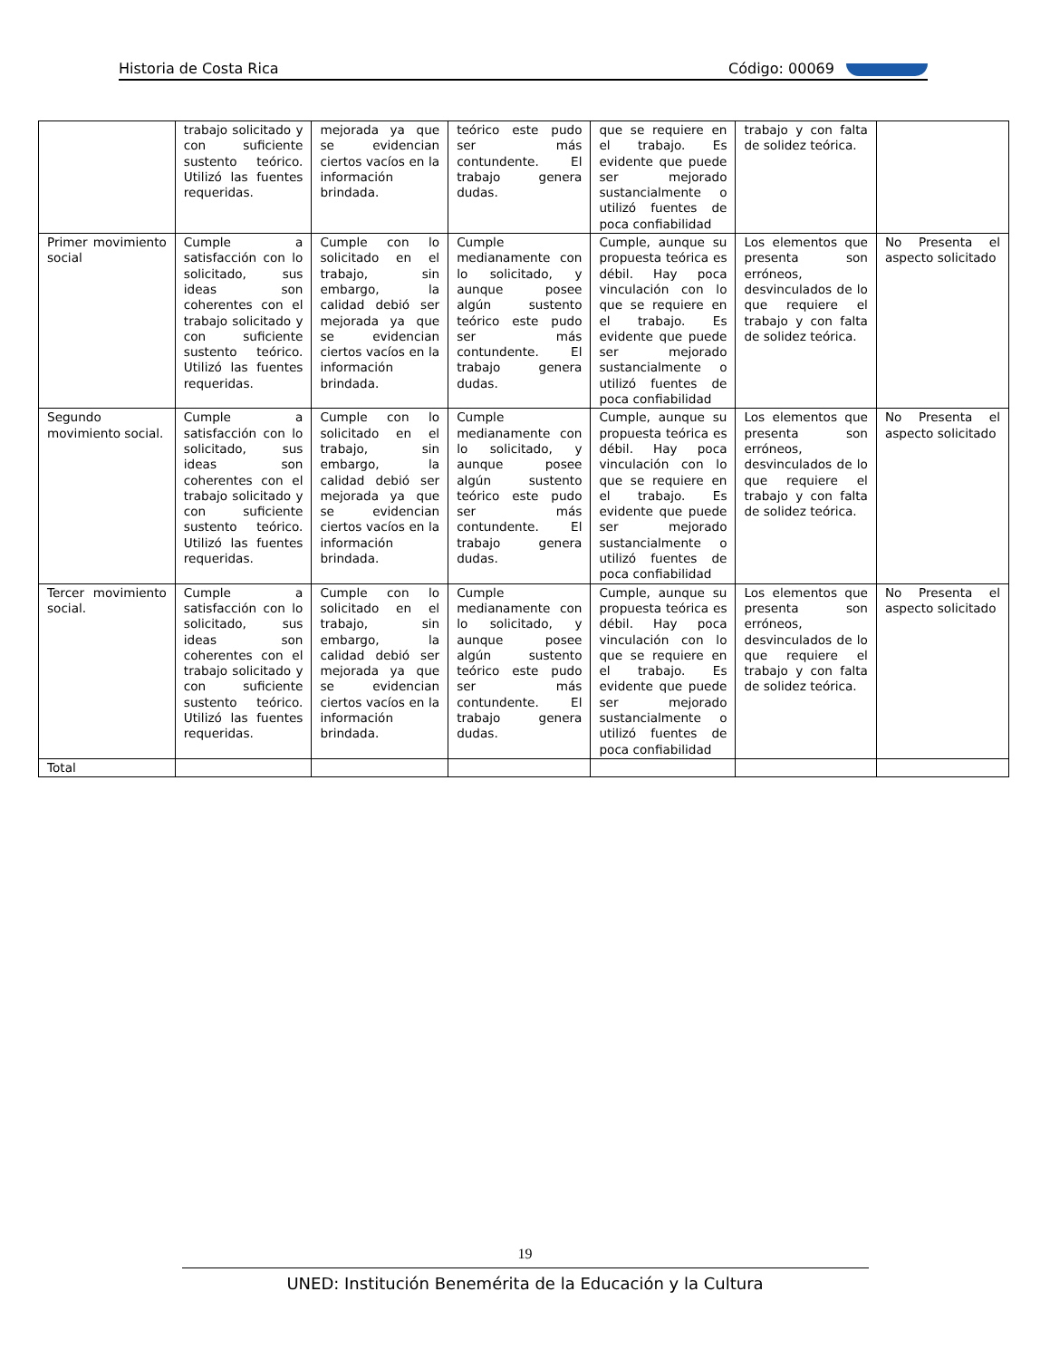Historia de Costa Rica Código: 00069
| | trabajo solicitado y con suficiente sustento teórico. Utilizó las fuentes requeridas. | mejorada ya que se evidencian ciertos vacíos en la información brindada. | teórico este pudo ser más contundente. El trabajo genera dudas. | que se requiere en el trabajo. Es evidente que puede ser mejorado sustancialmente o utilizó fuentes de poca confiabilidad | trabajo y con falta de solidez teórica. | |
| Primer movimiento social | Cumple a satisfacción con lo solicitado, sus ideas son coherentes con el trabajo solicitado y con suficiente sustento teórico. Utilizó las fuentes requeridas. | Cumple con lo solicitado en el trabajo, sin embargo, la calidad debió ser mejorada ya que se evidencian ciertos vacíos en la información brindada. | Cumple medianamente con lo solicitado, y aunque posee algún sustento teórico este pudo ser más contundente. El trabajo genera dudas. | Cumple, aunque su propuesta teórica es débil. Hay poca vinculación con lo que se requiere en el trabajo. Es evidente que puede ser mejorado sustancialmente o utilizó fuentes de poca confiabilidad | Los elementos que presenta son erróneos, desvinculados de lo que requiere el trabajo y con falta de solidez teórica. | No Presenta el aspecto solicitado |
| Segundo movimiento social. | Cumple a satisfacción con lo solicitado, sus ideas son coherentes con el trabajo solicitado y con suficiente sustento teórico. Utilizó las fuentes requeridas. | Cumple con lo solicitado en el trabajo, sin embargo, la calidad debió ser mejorada ya que se evidencian ciertos vacíos en la información brindada. | Cumple medianamente con lo solicitado, y aunque posee algún sustento teórico este pudo ser más contundente. El trabajo genera dudas. | Cumple, aunque su propuesta teórica es débil. Hay poca vinculación con lo que se requiere en el trabajo. Es evidente que puede ser mejorado sustancialmente o utilizó fuentes de poca confiabilidad | Los elementos que presenta son erróneos, desvinculados de lo que requiere el trabajo y con falta de solidez teórica. | No Presenta el aspecto solicitado |
| Tercer movimiento social. | Cumple a satisfacción con lo solicitado, sus ideas son coherentes con el trabajo solicitado y con suficiente sustento teórico. Utilizó las fuentes requeridas. | Cumple con lo solicitado en el trabajo, sin embargo, la calidad debió ser mejorada ya que se evidencian ciertos vacíos en la información brindada. | Cumple medianamente con lo solicitado, y aunque posee algún sustento teórico este pudo ser más contundente. El trabajo genera dudas. | Cumple, aunque su propuesta teórica es débil. Hay poca vinculación con lo que se requiere en el trabajo. Es evidente que puede ser mejorado sustancialmente o utilizó fuentes de poca confiabilidad | Los elementos que presenta son erróneos, desvinculados de lo que requiere el trabajo y con falta de solidez teórica. | No Presenta el aspecto solicitado |
| Total | | | | | | |
19
UNED: Institución Benemérita de la Educación y la Cultura